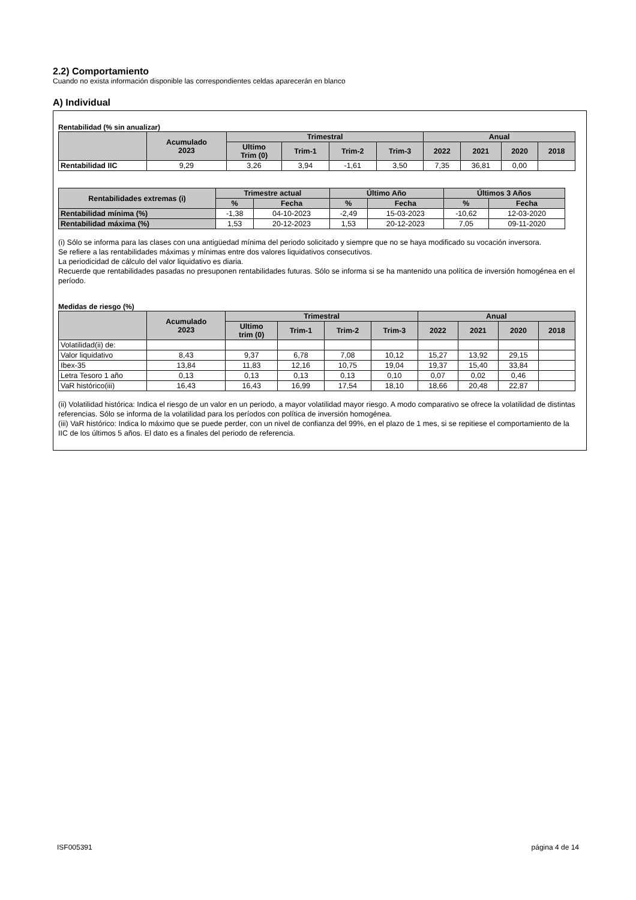2.2) Comportamiento
Cuando no exista información disponible las correspondientes celdas aparecerán en blanco
A) Individual
Rentabilidad (% sin anualizar)
| | Acumulado 2023 | Trimestral | | | | Anual | | | |
| --- | --- | --- | --- | --- | --- | --- | --- | --- | --- |
| | | Ultimo Trim (0) | Trim-1 | Trim-2 | Trim-3 | 2022 | 2021 | 2020 | 2018 |
| Rentabilidad IIC | 9,29 | 3,26 | 3,94 | -1,61 | 3,50 | 7,35 | 36,81 | 0,00 | |
| Rentabilidades extremas (i) | Trimestre actual | | Último Año | | Últimos 3 Años | |
| --- | --- | --- | --- | --- | --- | --- |
| | % | Fecha | % | Fecha | % | Fecha |
| Rentabilidad mínima (%) | -1,38 | 04-10-2023 | -2,49 | 15-03-2023 | -10,62 | 12-03-2020 |
| Rentabilidad máxima (%) | 1,53 | 20-12-2023 | 1,53 | 20-12-2023 | 7,05 | 09-11-2020 |
(i) Sólo se informa para las clases con una antigüedad mínima del periodo solicitado y siempre que no se haya modificado su vocación inversora.
Se refiere a las rentabilidades máximas y mínimas entre dos valores liquidativos consecutivos.
La periodicidad de cálculo del valor liquidativo es diaria.
Recuerde que rentabilidades pasadas no presuponen rentabilidades futuras. Sólo se informa si se ha mantenido una política de inversión homogénea en el período.
Medidas de riesgo (%)
| | Acumulado 2023 | Trimestral | | | | Anual | | | |
| --- | --- | --- | --- | --- | --- | --- | --- | --- | --- |
| | | Ultimo trim (0) | Trim-1 | Trim-2 | Trim-3 | 2022 | 2021 | 2020 | 2018 |
| Volatilidad(ii) de: | | | | | | | | | |
| Valor liquidativo | 8,43 | 9,37 | 6,78 | 7,08 | 10,12 | 15,27 | 13,92 | 29,15 | |
| Ibex-35 | 13,84 | 11,83 | 12,16 | 10,75 | 19,04 | 19,37 | 15,40 | 33,84 | |
| Letra Tesoro 1 año | 0,13 | 0,13 | 0,13 | 0,13 | 0,10 | 0,07 | 0,02 | 0,46 | |
| VaR histórico(iii) | 16,43 | 16,43 | 16,99 | 17,54 | 18,10 | 18,66 | 20,48 | 22,87 | |
(ii) Volatilidad histórica: Indica el riesgo de un valor en un periodo, a mayor volatilidad mayor riesgo. A modo comparativo se ofrece la volatilidad de distintas referencias. Sólo se informa de la volatilidad para los períodos con política de inversión homogénea.
(iii) VaR histórico: Indica lo máximo que se puede perder, con un nivel de confianza del 99%, en el plazo de 1 mes, si se repitiese el comportamiento de la IIC de los últimos 5 años. El dato es a finales del periodo de referencia.
ISF005391 página 4 de 14